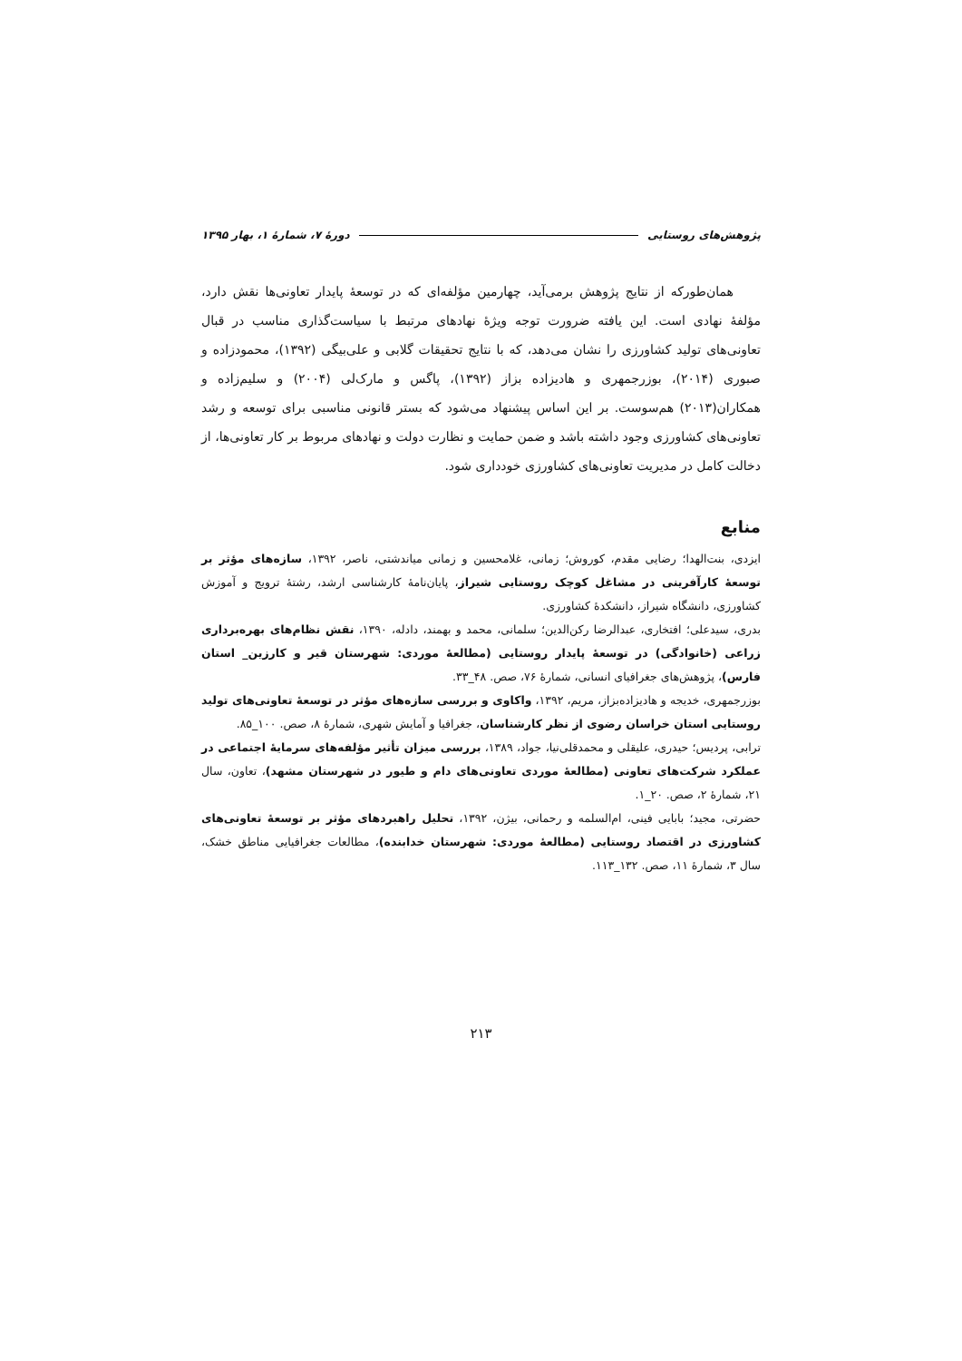پژوهش‌های روستایی دورۀ ۷، شمارۀ ۱، بهار ۱۳۹۵
همان‌طورکه از نتایج پژوهش برمی‌آید، چهارمین مؤلفه‌ای که در توسعۀ پایدار تعاونی‌ها نقش دارد، مؤلفۀ نهادی است. این یافته ضرورت توجه ویژۀ نهادهای مرتبط با سیاست‌گذاری مناسب در قبال تعاونی‌های تولید کشاورزی را نشان می‌دهد، که با نتایج تحقیقات گلابی و علی‌بیگی (۱۳۹۲)، محمودزاده و صبوری (۲۰۱۴)، بوزرجمهری و هادیزاده بزاز (۱۳۹۲)، پاگس و مارک‌لی (۲۰۰۴) و سلیم‌زاده و همکاران(۲۰۱۳) هم‌سوست. بر این اساس پیشنهاد می‌شود که بستر قانونی مناسبی برای توسعه و رشد تعاونی‌های کشاورزی وجود داشته باشد و ضمن حمایت و نظارت دولت و نهادهای مربوط بر کار تعاونی‌ها، از دخالت کامل در مدیریت تعاونی‌های کشاورزی خودداری شود.
منابع
ایزدی، بنت‌الهدا؛ رضایی مقدم، کوروش؛ زمانی، غلامحسین و زمانی میاندشتی، ناصر، ۱۳۹۲، سازه‌های مؤثر بر توسعۀ کارآفرینی در مشاغل کوچک روستایی شیراز، پایان‌نامۀ کارشناسی ارشد، رشتۀ ترویج و آموزش کشاورزی، دانشگاه شیراز، دانشکدۀ کشاورزی.
بدری، سیدعلی؛ افتخاری، عبدالرضا رکن‌الدین؛ سلمانی، محمد و بهمند، دادله، ۱۳۹۰، نقش نظام‌های بهره‌برداری زراعی (خانوادگی) در توسعۀ پایدار روستایی (مطالعۀ موردی: شهرستان قیر و کارزین_ استان فارس)، پژوهش‌های جغرافیای انسانی، شمارۀ ۷۶، صص. ۴۸_۳۳.
بوزرجمهری، خدیجه و هادیزاده‌بزاز، مریم، ۱۳۹۲، واکاوی و بررسی سازه‌های مؤثر در توسعۀ تعاونی‌های تولید روستایی استان خراسان رضوی از نظر کارشناسان، جغرافیا و آمایش شهری، شمارۀ ۸، صص. ۱۰۰_۸۵.
ترابی، پردیس؛ حیدری، علیقلی و محمدقلی‌نیا، جواد، ۱۳۸۹، بررسی میزان تأثیر مؤلفه‌های سرمایۀ اجتماعی در عملکرد شرکت‌های تعاونی (مطالعۀ موردی تعاونی‌های دام و طیور در شهرستان مشهد)، تعاون، سال ۲۱، شمارۀ ۲، صص. ۲۰_۱.
حضرتی، مجید؛ بابایی فینی، ام‌السلمه و رحمانی، بیژن، ۱۳۹۲، تحلیل راهبردهای مؤثر بر توسعۀ تعاونی‌های کشاورزی در اقتصاد روستایی (مطالعۀ موردی: شهرستان خدابنده)، مطالعات جغرافیایی مناطق خشک، سال ۳، شمارۀ ۱۱، صص. ۱۳۲_۱۱۳.
۲۱۳